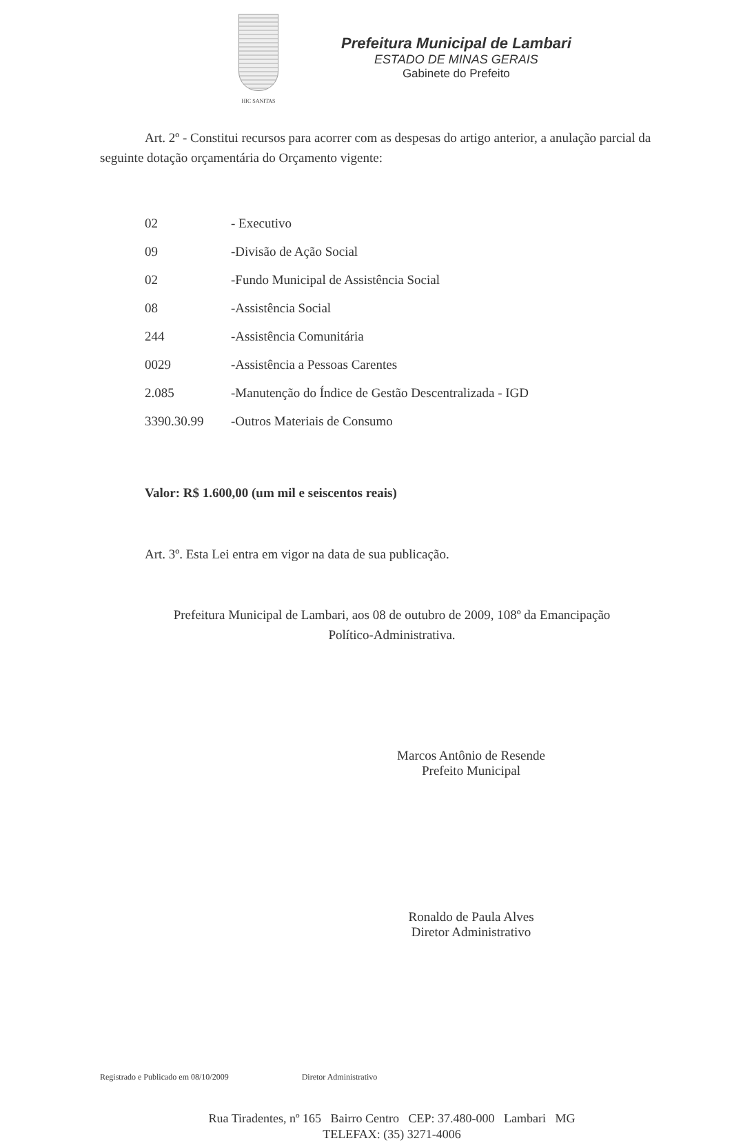HIC SANITAS
Prefeitura Municipal de Lambari
ESTADO DE MINAS GERAIS
Gabinete do Prefeito
Art. 2º - Constitui recursos para acorrer com as despesas do artigo anterior, a anulação parcial da seguinte dotação orçamentária do Orçamento vigente:
| 02 | - Executivo |
| 09 | -Divisão de Ação Social |
| 02 | -Fundo Municipal de Assistência Social |
| 08 | -Assistência Social |
| 244 | -Assistência Comunitária |
| 0029 | -Assistência a Pessoas Carentes |
| 2.085 | -Manutenção do Índice de Gestão Descentralizada - IGD |
| 3390.30.99 | -Outros Materiais de Consumo |
Valor: R$ 1.600,00 (um mil e seiscentos reais)
Art. 3º. Esta Lei entra em vigor na data de sua publicação.
Prefeitura Municipal de Lambari, aos 08 de outubro de 2009, 108º da Emancipação
Político-Administrativa.
Marcos Antônio de Resende
Prefeito Municipal
Ronaldo de Paula Alves
Diretor Administrativo
Registrado e Publicado em 08/10/2009 Diretor Administrativo
Rua Tiradentes, nº 165 Bairro Centro CEP: 37.480-000 Lambari MG
TELEFAX: (35) 3271-4006